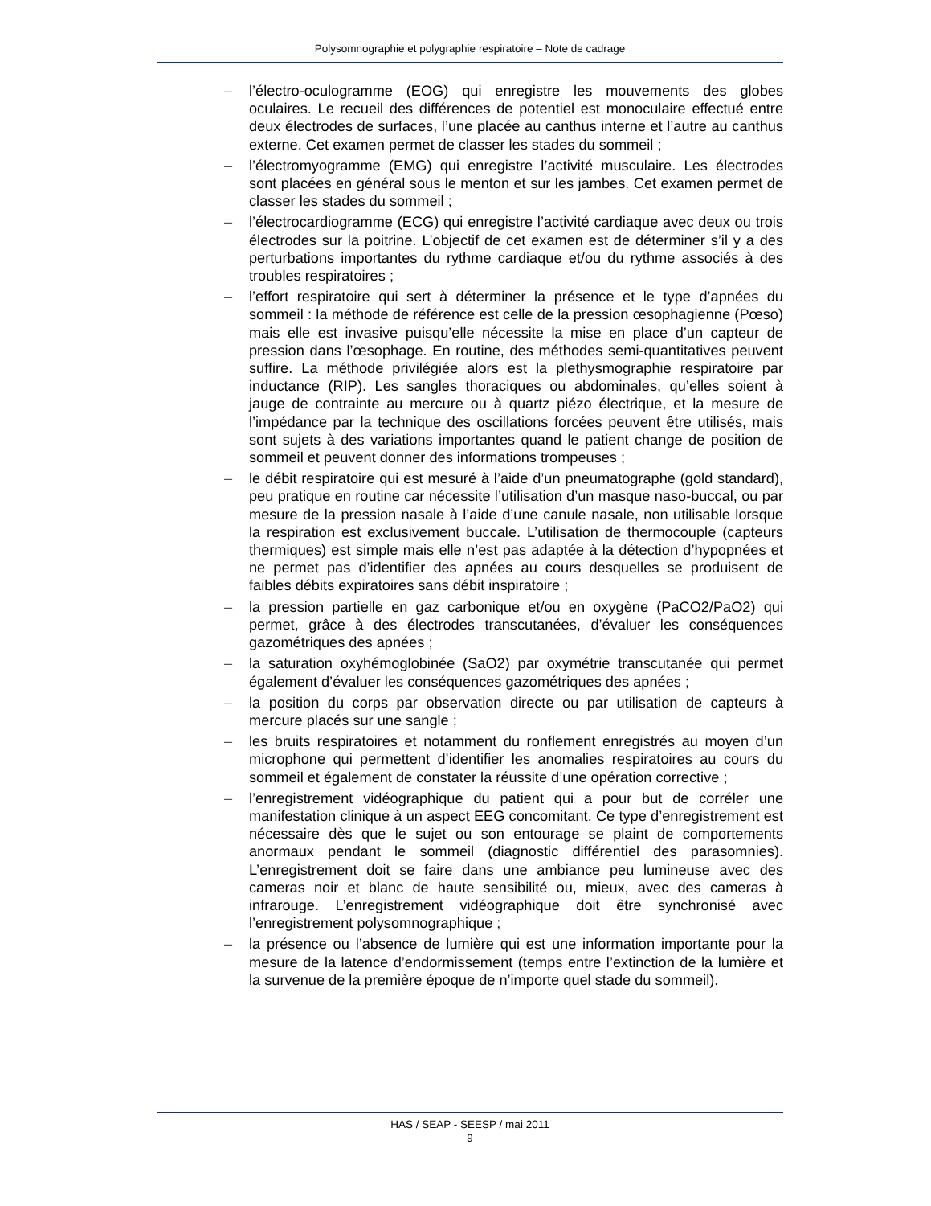Polysomnographie et polygraphie respiratoire – Note de cadrage
– l’électro-oculogramme (EOG) qui enregistre les mouvements des globes oculaires. Le recueil des différences de potentiel est monoculaire effectué entre deux électrodes de surfaces, l’une placée au canthus interne et l’autre au canthus externe. Cet examen permet de classer les stades du sommeil ;
– l’électromyogramme (EMG) qui enregistre l’activité musculaire. Les électrodes sont placées en général sous le menton et sur les jambes. Cet examen permet de classer les stades du sommeil ;
– l’électrocardiogramme (ECG) qui enregistre l’activité cardiaque avec deux ou trois électrodes sur la poitrine. L’objectif de cet examen est de déterminer s’il y a des perturbations importantes du rythme cardiaque et/ou du rythme associés à des troubles respiratoires ;
– l’effort respiratoire qui sert à déterminer la présence et le type d’apnées du sommeil : la méthode de référence est celle de la pression œsophagienne (Pœso) mais elle est invasive puisqu’elle nécessite la mise en place d’un capteur de pression dans l’œsophage. En routine, des méthodes semi-quantitatives peuvent suffire. La méthode privilégiée alors est la plethysmographie respiratoire par inductance (RIP). Les sangles thoraciques ou abdominales, qu’elles soient à jauge de contrainte au mercure ou à quartz piézo électrique, et la mesure de l’impédance par la technique des oscillations forcées peuvent être utilisés, mais sont sujets à des variations importantes quand le patient change de position de sommeil et peuvent donner des informations trompeuses ;
– le débit respiratoire qui est mesuré à l’aide d’un pneumatographe (gold standard), peu pratique en routine car nécessite l’utilisation d’un masque naso-buccal, ou par mesure de la pression nasale à l’aide d’une canule nasale, non utilisable lorsque la respiration est exclusivement buccale. L’utilisation de thermocouple (capteurs thermiques) est simple mais elle n’est pas adaptée à la détection d’hypopnées et ne permet pas d’identifier des apnées au cours desquelles se produisent de faibles débits expiratoires sans débit inspiratoire ;
– la pression partielle en gaz carbonique et/ou en oxygène (PaCO2/PaO2) qui permet, grâce à des électrodes transcutanées, d’évaluer les conséquences gazométriques des apnées ;
– la saturation oxyhémoglobinée (SaO2) par oxymétrie transcutanée qui permet également d’évaluer les conséquences gazométriques des apnées ;
– la position du corps par observation directe ou par utilisation de capteurs à mercure placés sur une sangle ;
– les bruits respiratoires et notamment du ronflement enregistrés au moyen d’un microphone qui permettent d’identifier les anomalies respiratoires au cours du sommeil et également de constater la réussite d’une opération corrective ;
– l’enregistrement vidéographique du patient qui a pour but de corréler une manifestation clinique à un aspect EEG concomitant. Ce type d’enregistrement est nécessaire dès que le sujet ou son entourage se plaint de comportements anormaux pendant le sommeil (diagnostic différentiel des parasomnies). L’enregistrement doit se faire dans une ambiance peu lumineuse avec des cameras noir et blanc de haute sensibilité ou, mieux, avec des cameras à infrarouge. L’enregistrement vidéographique doit être synchronisé avec l’enregistrement polysomnographique ;
– la présence ou l’absence de lumière qui est une information importante pour la mesure de la latence d’endormissement (temps entre l’extinction de la lumière et la survenue de la première époque de n’importe quel stade du sommeil).
HAS / SEAP - SEESP / mai 2011
9